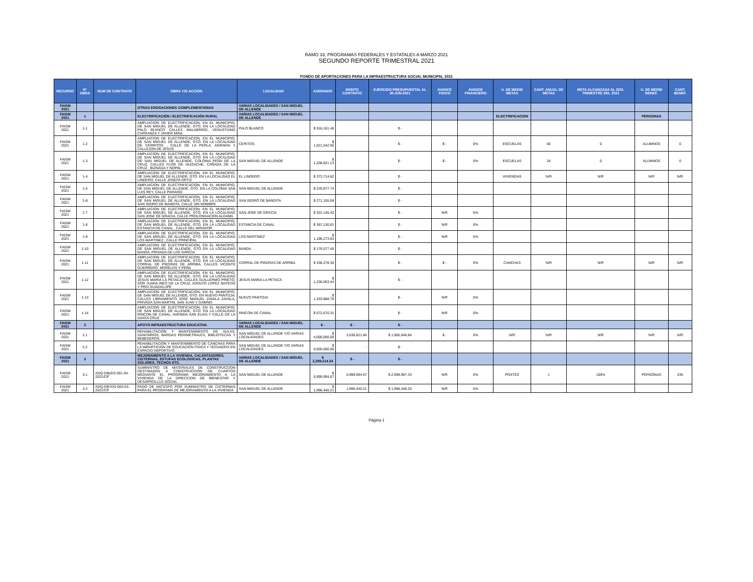RAMO 33, PROGRAMAS FEDERALES Y ESTATALES A MARZO 2021
SEGUNDO REPORTE TRIMESTRAL 2021
FONDO DE APORTACIONES PARA LA INFRAESTRUCTURA SOCIAL MUNICIPAL 2021
| RECURSO | N° OBRA | NUM DE CONTRATO | OBRA Y/O ACCION | LOCALIDAD | ASIGNADO | MONTO CONTRATO | EJERCIDO PRESUPUESTAL AL 30.JUN.2021 | AVANCE FISICO | AVANCE FINANCIERO | U. DE MEDID METAS | CANT. ANUAL DE METAS | META ALCANZADA AL 2DO. TRIMESTRE DEL 2021 | U. DE MEDID BENEF. | CANT. BENEF. |
| --- | --- | --- | --- | --- | --- | --- | --- | --- | --- | --- | --- | --- | --- | --- |
| FAISM 2021 | | | OTRAS EROGACIONES COMPLEMENTARIAS | VARIAS LOCALIDADES / SAN MIGUEL DE ALLENDE | | | | | | | | | | |
| FAISM 2021 | 1 | | ELECTRIFICACIÓN / ELECTRIFICACIÓN RURAL | VARIAS LOCALIDADES / SAN MIGUEL DE ALLENDE | | | | | | ELECTRIFICACION | | | PERSONAS | |
| FAISM 2021 | 1-1 | | AMPLIACION DE ELECTRIFICACION, EN EL MUNICIPIO, DE SAN MIGUEL DE ALLENDE, GTO. EN LA LOCALIDAD PALO BLANCO CALLES MALABRIGO, VENUSTIANO CARRANZA Y JAVIER MINA | PALO BLANCO | $ 916,161.48 | | $ - | | | | | | | |
| FAISM 2021 | 1-2 | | AMPLIACION DE ELECTRIFICACION, EN EL MUNICIPIO, DE SAN MIGUEL DE ALLENDE, GTO. EN LA LOCALIDAD DE CERRITOS , CALLE DE LA PERLA, AGRARIA Y CALLEJON DE JESUS | CERITOS | $ 1,021,542.95 | | $ - | $ - | 0% | ESCUELAS | 60 | 0 | ALUMNOS | 0 |
| FAISM 2021 | 1-3 | | AMPLIACION DE ELECTRIFICACION, EN EL MUNICIPIO, DE SAN MIGUEL DE ALLENDE, GTO. EN LA LOCALIDAD DE SAN MIGUEL DE ALLENDE, COLONIA PEÑA DE LA CRUZ, CALLES FLOR DE HUIZACHE, CAÑADA DE LA CRUZ , BIZNAGA Y NOPAL | SAN MIGUEL DE ALLENDE | $ 1,208,821.13 | | $ - | $ - | 0% | ESCUELAS | 24 | 0 | ALUMNOS | 0 |
| FAISM 2021 | 1-4 | | AMPLIACION DE ELECTRIFICACION, EN EL MUNICIPIO, DE SAN MIGUEL DE ALLENDE, GTO. EN LA LOCALIDAD EL LINDERO, CALLE JOSEFA ORTIZ | EL LINDERO | $ 373,714.82 | | $ - | | | VIVIENDAS | N/R | N/R | N/R | N/R |
| FAISM 2021 | 1-5 | | AMPLIACION DE ELECTRIFICACION, EN EL MUNICIPIO, DE SAN MIGUEL DE ALLENDE, GTO. EN LA COLONIA SAN LUIS REY, CALLE PARAISO | SAN MIGUEL DE ALLENDE | $ 220,977.74 | | $ - | | | | | | | |
| FAISM 2021 | '1-6 | | AMPLIACION DE ELECTRIFICACION, EN EL MUNICIPIO, DE SAN MIGUEL DE ALLENDE, GTO. EN LA LOCALIDAD SAN ISIDRO DE BANDITA, CALLE SIN NOMBRE | SAN ISIDRO DE BANDITA | $ 271,155.59 | | $ - | | | | | | | |
| FAISM 2021 | 1-7 | | AMPLIACION DE ELECTRIFICACION, EN EL MUNICIPIO, DE SAN MIGUEL DE ALLENDE, GTO. EN LA LOCALIDAD SAN JOSE DE GRACIA, CALLE PROLONGACION ALDAMA | SAN JOSE DE GRACIA | $ 322,145.42 | | $ - | N/R | 0% | | | | | |
| FAISM 2021 | 1-8 | | AMPLIACION DE ELECTRIFICACION, EN EL MUNICIPIO, DE SAN MIGUEL DE ALLENDE, GTO. EN LA LOCALIDAD ESTANCIA DE CANAL , CALLE DEL MIRADOR | ESTANCIA DE CANAL | $ 367,130.81 | | $ - | N/R | 0% | | | | | |
| FAISM 2021 | 1-9 | | AMPLIACION DE ELECTRIFICACION, EN EL MUNICIPIO, DE SAN MIGUEL DE ALLENDE, GTO. EN LA LOCALIDAD LOS MARTINEZ , CALLE PRINCIPAL | LOS MARTINEZ | $ 1,198,273.83 | | $ - | N/R | 0% | | | | | |
| FAISM 2021 | 1-10 | | AMPLIACION DE ELECTRIFICACION, EN EL MUNICIPIO, DE SAN MIGUEL DE ALLENDE, GTO EN LA LOCALIDAD BANDA, PRIVADA DE LOS GARCIA | BANDA | $ 176,577.45 | | $ - | | | | | | | |
| FAISM 2021 | 1-11 | | AMPLIACION DE ELECTRIFICACION, EN EL MUNICIPIO, DE SAN MIGUEL DE ALLENDE, GTO. EN LA LOCALIDAD CORRAL DE PIEDRAS DE ARRIBA, CALLES VICENTE GUERRERO, MORELOS Y PEÑA | CORRAL DE PIEDRAS DE ARRIBA | $ 338,278.30 | | $ - | $ - | 0% | CANCHAS | N/R | N/R | N/R | N/R |
| FAISM 2021 | 1-12 | | AMPLIACION DE ELECTRIFICACION, EN EL MUNICIPIO, DE SAN MIGUEL DE ALLENDE, GTO. EN LA LOCALIDAD JESUS MARIA LA PETACA, CALLES GUILLERMO PRIETO, SOR JUANA INES DE LA CRUZ, ADOLFO LOPEZ MATEOS Y PRIV GUADALUPE | JESUS MARIA LA PETACA | $ 1,236,053.44 | | $ - | | | | | | | |
| FAISM 2021 | 1-13 | | AMPLIACION DE ELECTRIFICACION, EN EL MUNICIPIO, DE SAN MIGUEL DE ALLENDE, GTO. EN NUEVO PANTOJA, CALLES LIBRAMIENTO JOSE MANUEL ZAVALA ZAVALA, PRIVADA SAN MARTIN, SAN JUAN Y GABINO | NUEVO PANTOJA | $ 1,333,888.79 | | $ - | N/R | 0% | | | | | |
| FAISM 2021 | 1-14 | | AMPLIACION DE ELECTRIFICACION, EN EL MUNICIPIO, DE SAN MIGUEL DE ALLENDE, GTO. EN LA LOCALIDAD RINCON DE CANAL, AVENIDA SAN ELIAS Y CALLE DE LA SANTA CRUZ | RINCON DE CANAL | $ 672,670.31 | | $ - | N/R | 0% | | | | | |
| FAISM 2021 | 2 | | APOYO INFRAESTRUCTURA EDUCATIVA | VARIAS LOCALIDADES / SAN MIGUEL DE ALLENDE | $ - | $ - | $ - | | | | | | | |
| FAISM 2021 | 2.1 | | REHABILITACIÓN Y MANTENIMIENTO DE AULAS, SANITARIOS, BARDAS PERIMETRALES, BIBLIOTECAS Y BEBEDEROS. | SAN MIGUEL DE ALLENDE Y/O VARIAS LOCALIDADES | $ 4,000,000.00 | 3,636,821.84 | $ 1,965,946.84 | $ - | 0% | N/R | N/R | N/R | N/R | N/R |
| FAISM 2021 | 2.2 | | REHABILITACIÓN Y MANTENIMIENTO DE CANCHAS PARA LA IMPARTICIÓN DE EDUCACIÓN FÍSICA Y TECHADOS EN ESPACIO DEPORTIVO. | SAN MIGUEL DE ALLENDE Y/O VARIAS LOCALIDADES | $ 6,000,000.00 | - | $ - | | | | | | | |
| FAISM 2021 | 3 | | MEJORAMIENTO A LA VIVIENDA, CALENTADORES, CISTERNAS, ESTUFAS ECOLOGICAS, PLANTAS SOLARES, TECHOS ETC. | VARIAS LOCALIDADES / SAN MIGUEL DE ALLENDE | $ 2,289,214.34 | $ - | $ - | | | | | | | |
| FAISM 2021 | 3-1 | ADQ-DByDS-001-04-2021/CP | SUMINISTRO DE MATERIALES DE CONSTRUCCION DESTINADOS A CONSTRUCCION DE CUARTOS MEDIANTE EL PROGRAMA MEJORAMIENTO A LA VIVIENDA DE LA DIRECCION DE BIENESTAR Y DESARROLLLO SOCIAL | SAN MIGUEL DE ALLENDE | $ 5,999,994.67 | 5,999,994.67 | $ 2,999,997.33 | N/R | 0% | POSTES | 1 | 100% | PERSONAS | 235 |
| FAISM 2021 | 3-2 | ADQ-DBYDS-004-03-2021/CP | PAGO DE ANTICIPO POR SUMINISTRO DE CISTERNAS PARA EL PROGRAMA DE MEJORAMIENTO A LA VIVIENDA | SAN MIGUEL DE ALLENDE | $ 1,996,440.21 | 1,996,440.21 | $ 1,996,440.20 | N/R | 0% | | | | | |
Página 1